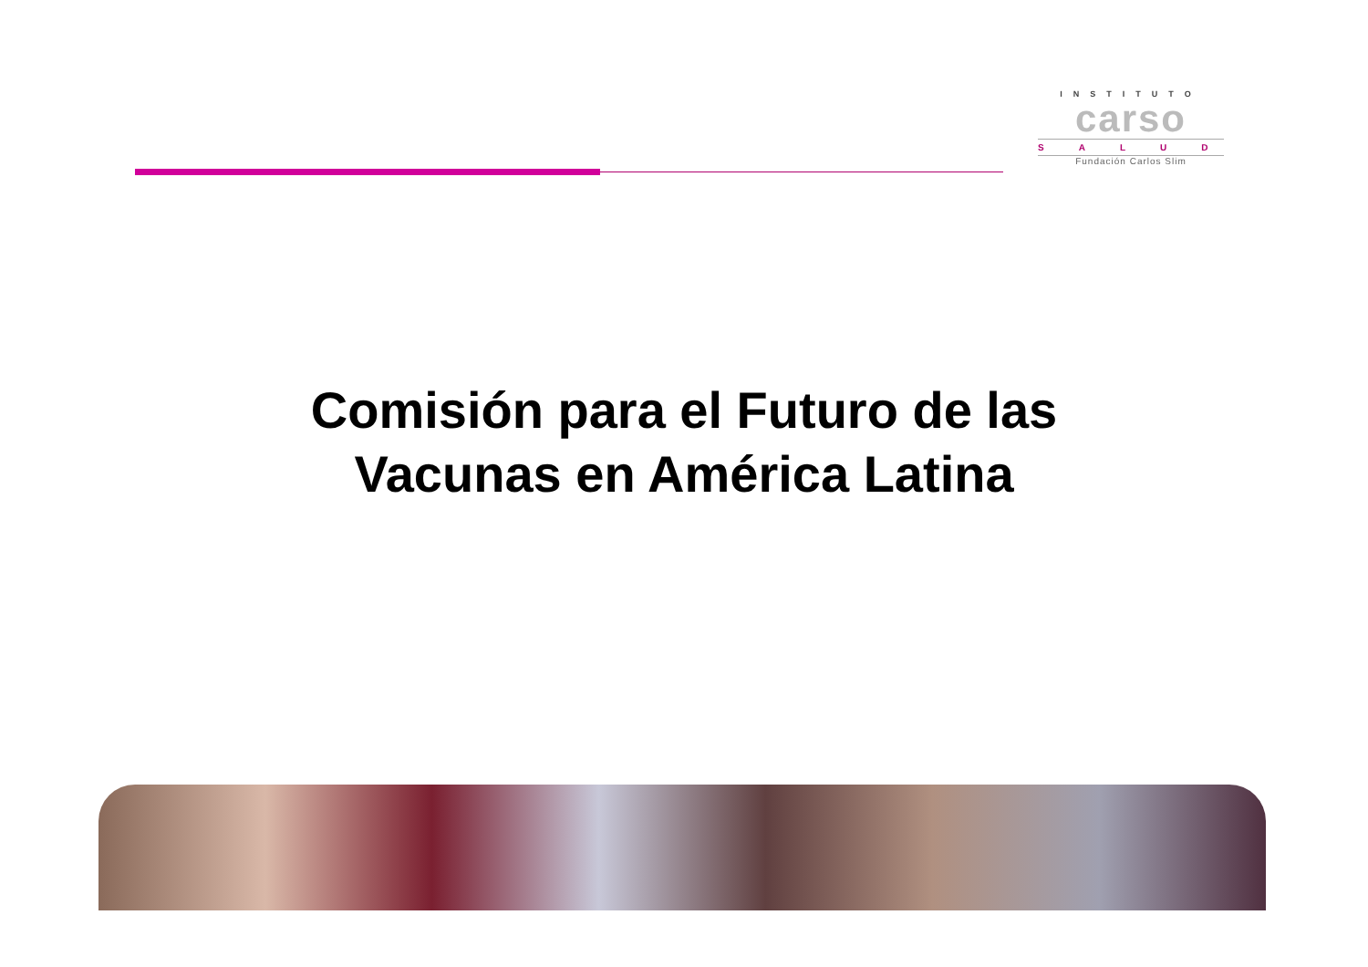INSTITUTO
carso
SALUD
Fundación Carlos Slim
Comisión para el Futuro de las
Vacunas en América Latina